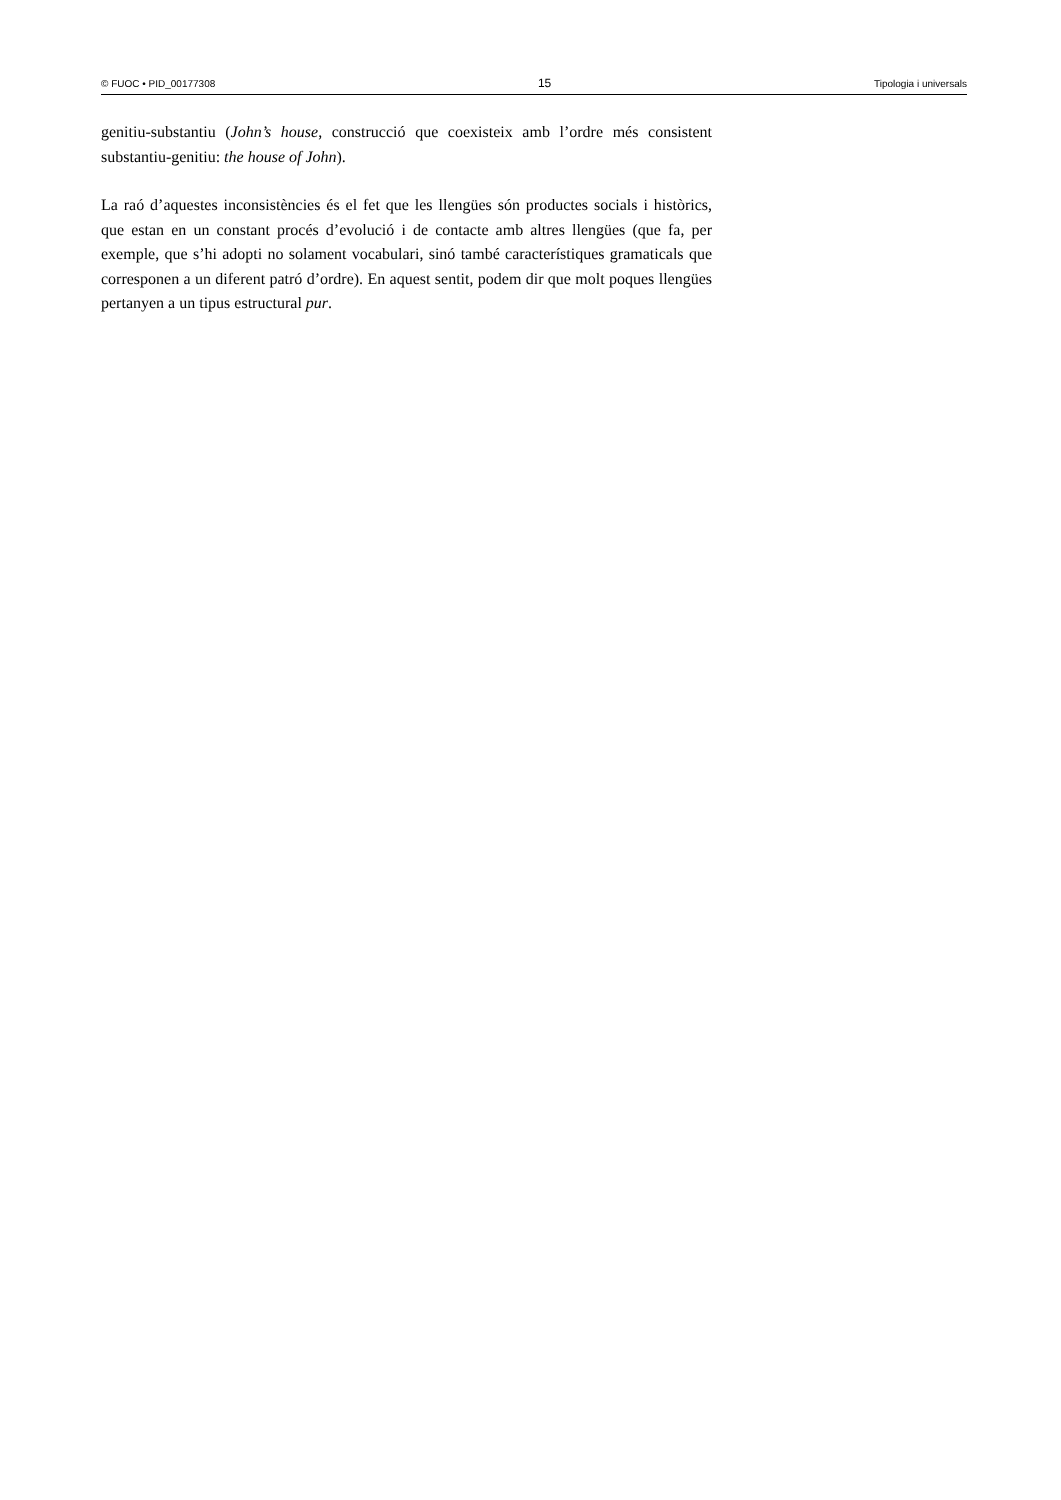© FUOC • PID_00177308 15 Tipologia i universals
genitiu-substantiu (John’s house, construcció que coexisteix amb l’ordre més consistent substantiu-genitiu: the house of John).
La raó d’aquestes inconsistències és el fet que les llengües són productes socials i històrics, que estan en un constant procés d’evolució i de contacte amb altres llengües (que fa, per exemple, que s’hi adopti no solament vocabulari, sinó també característiques gramaticals que corresponen a un diferent patró d’ordre). En aquest sentit, podem dir que molt poques llengües pertanyen a un tipus estructural pur.